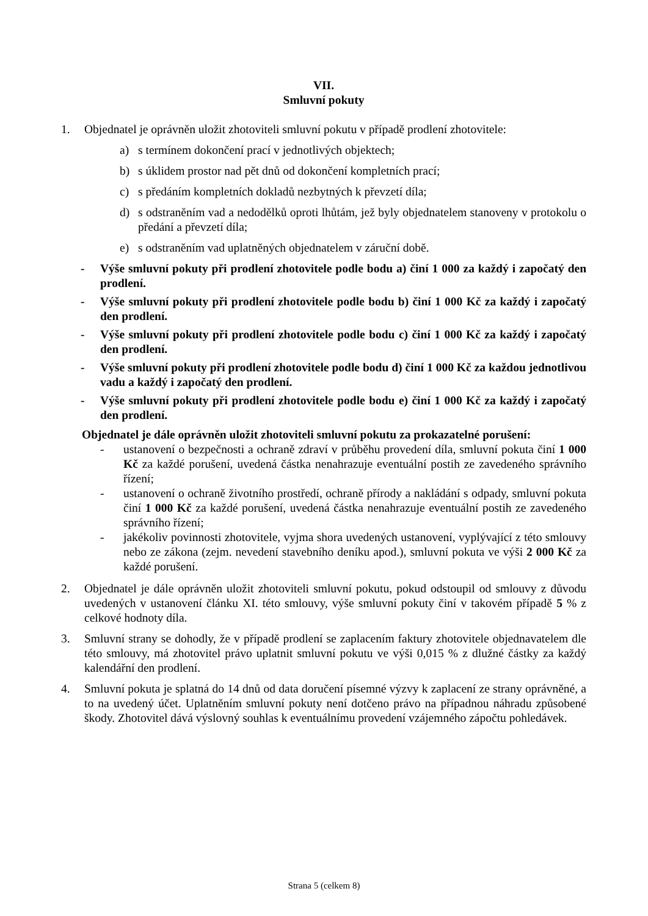VII.
Smluvní pokuty
1. Objednatel je oprávněn uložit zhotoviteli smluvní pokutu v případě prodlení zhotovitele:
a) s termínem dokončení prací v jednotlivých objektech;
b) s úklidem prostor nad pět dnů od dokončení kompletních prací;
c) s předáním kompletních dokladů nezbytných k převzetí díla;
d) s odstraněním vad a nedodělků oproti lhůtám, jež byly objednatelem stanoveny v protokolu o předání a převzetí díla;
e) s odstraněním vad uplatněných objednatelem v záruční době.
- Výše smluvní pokuty při prodlení zhotovitele podle bodu a) činí 1 000 za každý i započatý den prodlení.
- Výše smluvní pokuty při prodlení zhotovitele podle bodu b) činí 1 000 Kč za každý i započatý den prodlení.
- Výše smluvní pokuty při prodlení zhotovitele podle bodu c) činí 1 000 Kč za každý i započatý den prodlení.
- Výše smluvní pokuty při prodlení zhotovitele podle bodu d) činí 1 000 Kč za každou jednotlivou vadu a každý i započatý den prodlení.
- Výše smluvní pokuty při prodlení zhotovitele podle bodu e) činí 1 000 Kč za každý i započatý den prodlení.
Objednatel je dále oprávněn uložit zhotoviteli smluvní pokutu za prokazatelné porušení:
- ustanovení o bezpečnosti a ochraně zdraví v průběhu provedení díla, smluvní pokuta činí 1 000 Kč za každé porušení, uvedená částka nenahrazuje eventuální postih ze zavedeného správního řízení;
- ustanovení o ochraně životního prostředí, ochraně přírody a nakládání s odpady, smluvní pokuta činí 1 000 Kč za každé porušení, uvedená částka nenahrazuje eventuální postih ze zavedeného správního řízení;
- jakékoliv povinnosti zhotovitele, vyjma shora uvedených ustanovení, vyplývající z této smlouvy nebo ze zákona (zejm. nevedení stavebního deníku apod.), smluvní pokuta ve výši 2 000 Kč za každé porušení.
2. Objednatel je dále oprávněn uložit zhotoviteli smluvní pokutu, pokud odstoupil od smlouvy z důvodu uvedených v ustanovení článku XI. této smlouvy, výše smluvní pokuty činí v takovém případě 5 % z celkové hodnoty díla.
3. Smluvní strany se dohodly, že v případě prodlení se zaplacením faktury zhotovitele objednavatelem dle této smlouvy, má zhotovitel právo uplatnit smluvní pokutu ve výši 0,015 % z dlužné částky za každý kalendářní den prodlení.
4. Smluvní pokuta je splatná do 14 dnů od data doručení písemné výzvy k zaplacení ze strany oprávněné, a to na uvedený účet. Uplatněním smluvní pokuty není dotčeno právo na případnou náhradu způsobené škody. Zhotovitel dává výslovný souhlas k eventuálnímu provedení vzájemného zápočtu pohledávek.
Strana 5 (celkem 8)